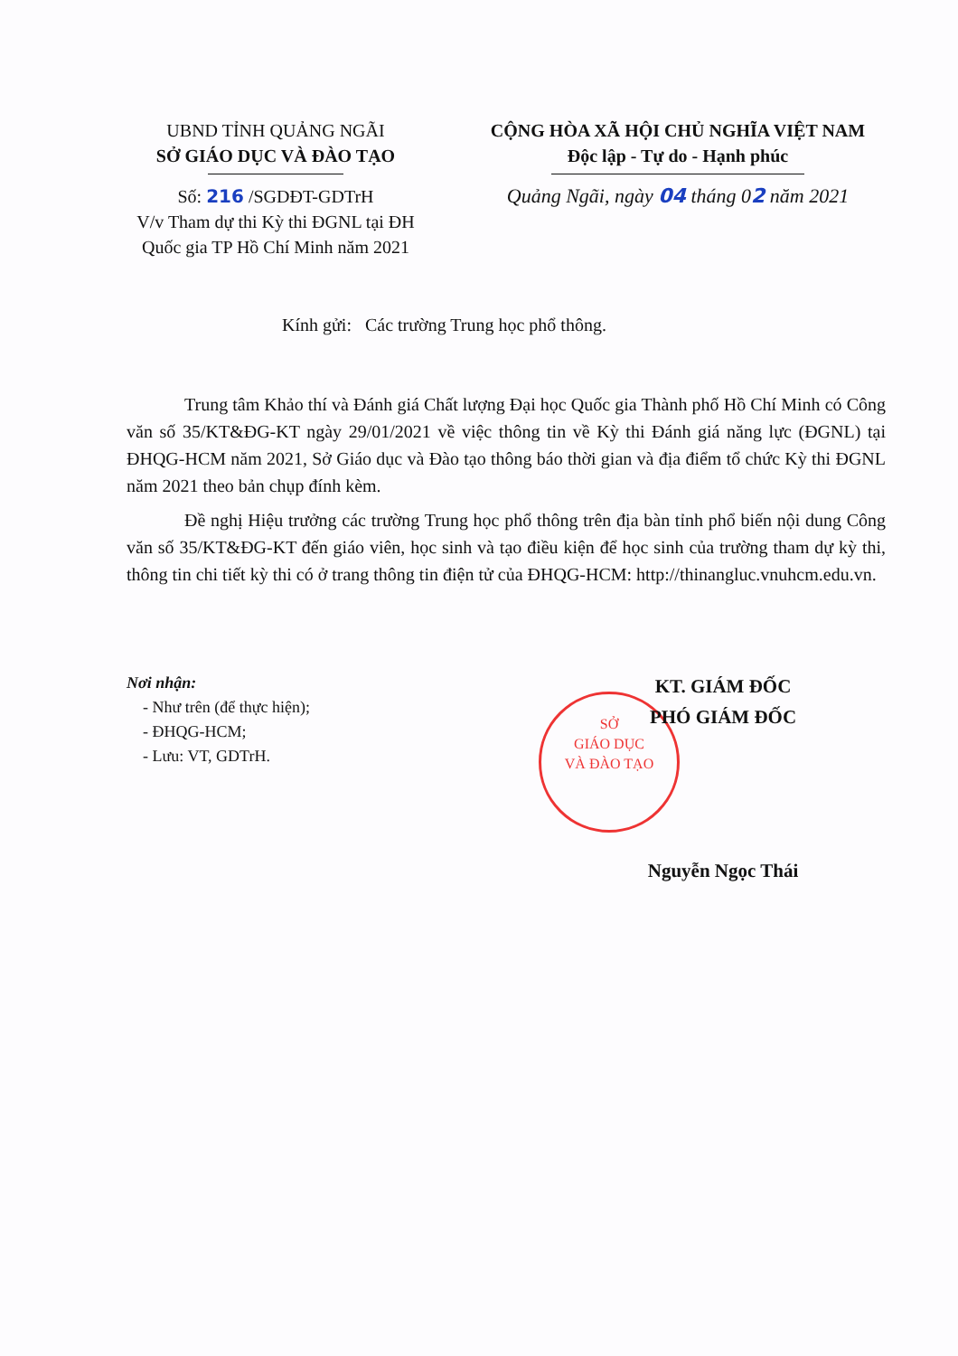UBND TỈNH QUẢNG NGÃI
SỞ GIÁO DỤC VÀ ĐÀO TẠO
Số: 216 /SGDĐT-GDTrH
V/v Tham dự thi Kỳ thi ĐGNL tại ĐH Quốc gia TP Hồ Chí Minh năm 2021
CỘNG HÒA XÃ HỘI CHỦ NGHĨA VIỆT NAM
Độc lập - Tự do - Hạnh phúc
Quảng Ngãi, ngày 04 tháng 02 năm 2021
Kính gửi: Các trường Trung học phổ thông.
Trung tâm Khảo thí và Đánh giá Chất lượng Đại học Quốc gia Thành phố Hồ Chí Minh có Công văn số 35/KT&ĐG-KT ngày 29/01/2021 về việc thông tin về Kỳ thi Đánh giá năng lực (ĐGNL) tại ĐHQG-HCM năm 2021, Sở Giáo dục và Đào tạo thông báo thời gian và địa điểm tổ chức Kỳ thi ĐGNL năm 2021 theo bản chụp đính kèm.
Đề nghị Hiệu trưởng các trường Trung học phổ thông trên địa bàn tỉnh phổ biến nội dung Công văn số 35/KT&ĐG-KT đến giáo viên, học sinh và tạo điều kiện để học sinh của trường tham dự kỳ thi, thông tin chi tiết kỳ thi có ở trang thông tin điện tử của ĐHQG-HCM: http://thinangluc.vnuhcm.edu.vn.
Nơi nhận:
- Như trên (để thực hiện);
- ĐHQG-HCM;
- Lưu: VT, GDTrH.
SỞ
GIÁO DỤC
VÀ ĐÀO TẠO
KT. GIÁM ĐỐC
PHÓ GIÁM ĐỐC
Nguyễn Ngọc Thái